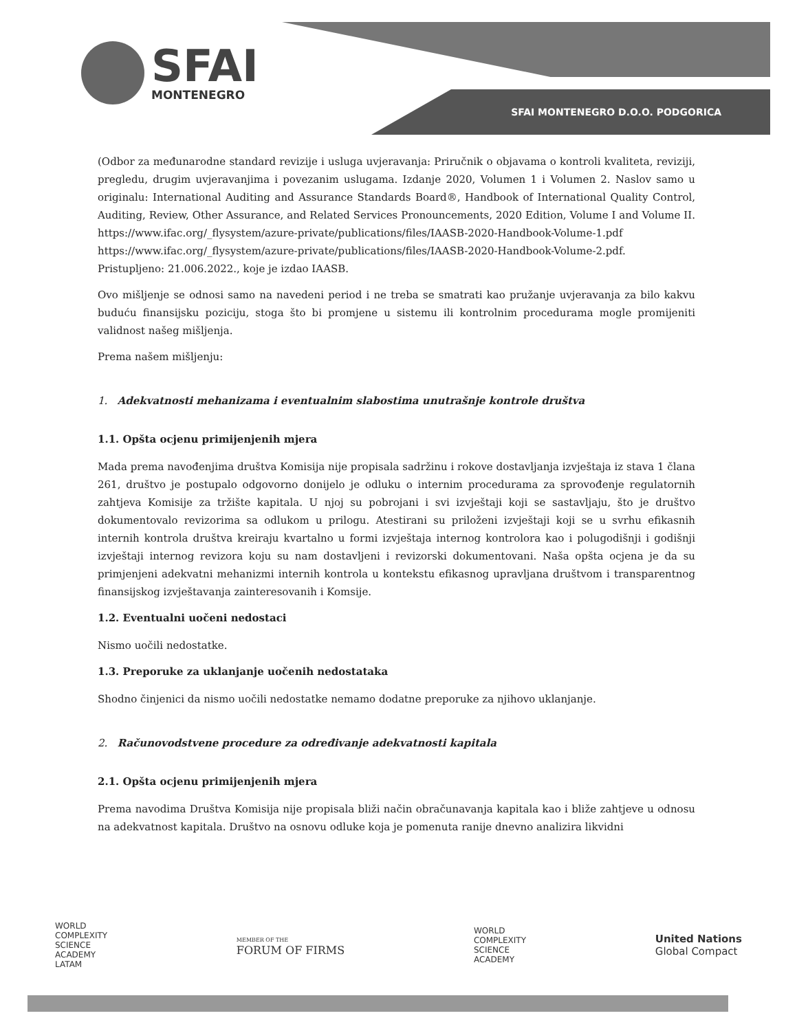SFAI
MONTENEGRO
SFAI MONTENEGRO D.O.O. PODGORICA
(Odbor za međunarodne standard revizije i usluga uvjeravanja: Priručnik o objavama o kontroli kvaliteta, reviziji, pregledu, drugim uvjeravanjima i povezanim uslugama. Izdanje 2020, Volumen 1 i Volumen 2. Naslov samo u originalu: International Auditing and Assurance Standards Board®, Handbook of International Quality Control, Auditing, Review, Other Assurance, and Related Services Pronouncements, 2020 Edition, Volume I and Volume II. https://www.ifac.org/_flysystem/azure-private/publications/files/IAASB-2020-Handbook-Volume-1.pdf https://www.ifac.org/_flysystem/azure-private/publications/files/IAASB-2020-Handbook-Volume-2.pdf. Pristupljeno: 21.006.2022., koje je izdao IAASB.
Ovo mišljenje se odnosi samo na navedeni period i ne treba se smatrati kao pružanje uvjeravanja za bilo kakvu buduću finansijsku poziciju, stoga što bi promjene u sistemu ili kontrolnim procedurama mogle promijeniti validnost našeg mišljenja.
Prema našem mišljenju:
1. Adekvatnosti mehanizama i eventualnim slabostima unutrašnje kontrole društva
1.1. Opšta ocjenu primijenjenih mjera
Mada prema navođenjima društva Komisija nije propisala sadržinu i rokove dostavljanja izvještaja iz stava 1 člana 261, društvo je postupalo odgovorno donijelo je odluku o internim procedurama za sprovođenje regulatornih zahtjeva Komisije za tržište kapitala. U njoj su pobrojani i svi izvještaji koji se sastavljaju, što je društvo dokumentovalo revizorima sa odlukom u prilogu. Atestirani su priloženi izvještaji koji se u svrhu efikasnih internih kontrola društva kreiraju kvartalno u formi izvještaja internog kontrolora kao i polugodišnji i godišnji izvještaji internog revizora koju su nam dostavljeni i revizorski dokumentovani. Naša opšta ocjena je da su primjenjeni adekvatni mehanizmi internih kontrola u kontekstu efikasnog upravljana društvom i transparentnog finansijskog izvještavanja zainteresovanih i Komsije.
1.2. Eventualni uočeni nedostaci
Nismo uočili nedostatke.
1.3. Preporuke za uklanjanje uočenih nedostataka
Shodno činjenici da nismo uočili nedostatke nemamo dodatne preporuke za njihovo uklanjanje.
2. Računovodstvene procedure za određivanje adekvatnosti kapitala
2.1. Opšta ocjenu primijenjenih mjera
Prema navodima Društva Komisija nije propisala bliži način obračunavanja kapitala kao i bliže zahtjeve u odnosu na adekvatnost kapitala. Društvo na osnovu odluke koja je pomenuta ranije dnevno analizira likvidni
WORLD
COMPLEXITY
SCIENCE
ACADEMY
LATAM
MEMBER OF THE
FORUM OF FIRMS
WORLD
COMPLEXITY
SCIENCE
ACADEMY
United Nations
Global Compact